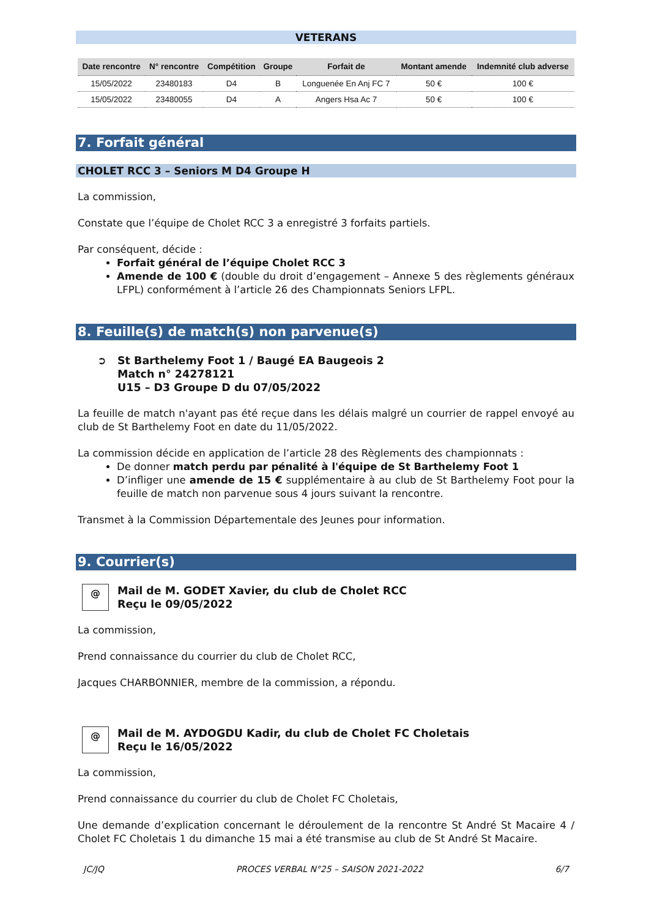VETERANS
| Date rencontre | N° rencontre | Compétition | Groupe | Forfait de | Montant amende | Indemnité club adverse |
| --- | --- | --- | --- | --- | --- | --- |
| 15/05/2022 | 23480183 | D4 | B | Longuenée En Anj FC 7 | 50 € | 100 € |
| 15/05/2022 | 23480055 | D4 | A | Angers Hsa Ac 7 | 50 € | 100 € |
7. Forfait général
CHOLET RCC 3 – Seniors M D4 Groupe H
La commission,
Constate que l’équipe de Cholet RCC 3 a enregistré 3 forfaits partiels.
Par conséquent, décide :
Forfait général de l’équipe Cholet RCC 3
Amende de 100 € (double du droit d’engagement – Annexe 5 des règlements généraux LFPL) conformément à l’article 26 des Championnats Seniors LFPL.
8. Feuille(s) de match(s) non parvenue(s)
➲ St Barthelemy Foot 1 / Baugé EA Baugeois 2
Match n° 24278121
U15 – D3 Groupe D du 07/05/2022
La feuille de match n'ayant pas été reçue dans les délais malgré un courrier de rappel envoyé au club de St Barthelemy Foot en date du 11/05/2022.
La commission décide en application de l’article 28 des Règlements des championnats :
De donner match perdu par pénalité à l'équipe de St Barthelemy Foot 1
D’infliger une amende de 15 € supplémentaire à au club de St Barthelemy Foot pour la feuille de match non parvenue sous 4 jours suivant la rencontre.
Transmet à la Commission Départementale des Jeunes pour information.
9. Courrier(s)
@
Mail de M. GODET Xavier, du club de Cholet RCC
Reçu le 09/05/2022
La commission,
Prend connaissance du courrier du club de Cholet RCC,
Jacques CHARBONNIER, membre de la commission, a répondu.
@
Mail de M. AYDOGDU Kadir, du club de Cholet FC Choletais
Reçu le 16/05/2022
La commission,
Prend connaissance du courrier du club de Cholet FC Choletais,
Une demande d’explication concernant le déroulement de la rencontre St André St Macaire 4 / Cholet FC Choletais 1 du dimanche 15 mai a été transmise au club de St André St Macaire.
JC/JQ PROCES VERBAL N°25 – SAISON 2021-2022 6/7